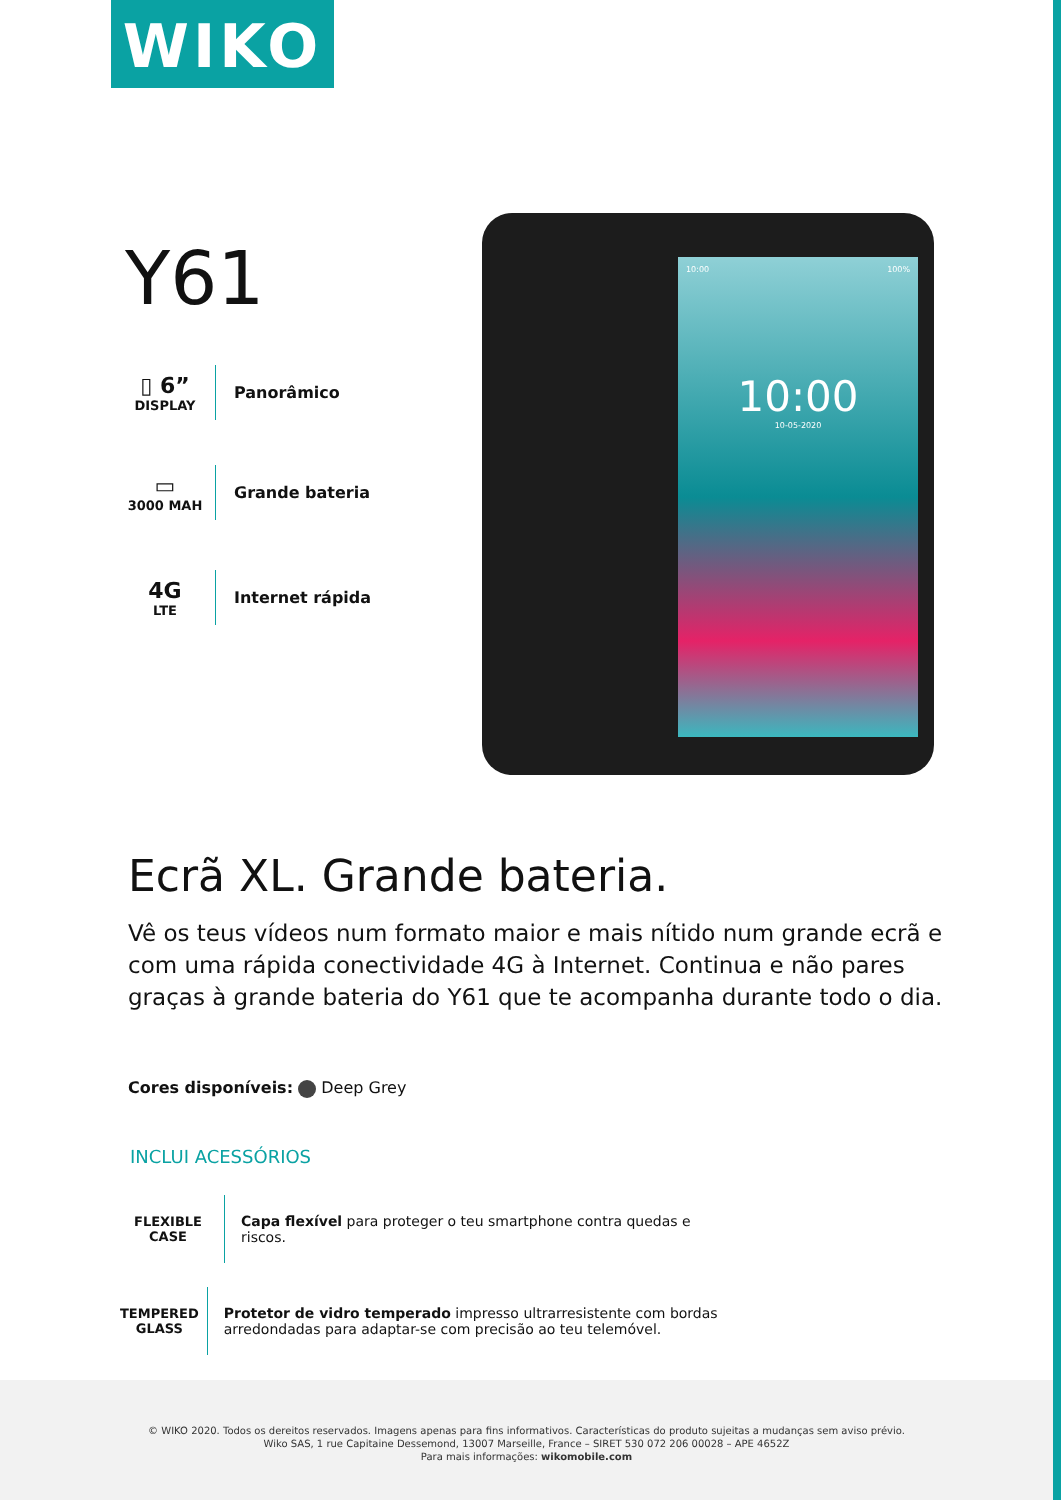WIKO
Y61
▯ 6”
DISPLAY
Panorâmico
▭
3000 MAH
Grande bateria
4G
LTE
Internet rápida
10:00 100%
10:00
10-05-2020
Ecrã XL. Grande bateria.
Vê os teus vídeos num formato maior e mais nítido num grande ecrã e com uma rápida conectividade 4G à Internet. Continua e não pares graças à grande bateria do Y61 que te acompanha durante todo o dia.
Cores disponíveis: Deep Grey
INCLUI ACESSÓRIOS
FLEXIBLE CASE
Capa flexível para proteger o teu smartphone contra quedas e riscos.
TEMPERED GLASS
Protetor de vidro temperado impresso ultrarresistente com bordas arredondadas para adaptar-se com precisão ao teu telemóvel.
© WIKO 2020. Todos os dereitos reservados. Imagens apenas para fins informativos. Características do produto sujeitas a mudanças sem aviso prévio.
Wiko SAS, 1 rue Capitaine Dessemond, 13007 Marseille, France – SIRET 530 072 206 00028 – APE 4652Z
Para mais informações: wikomobile.com